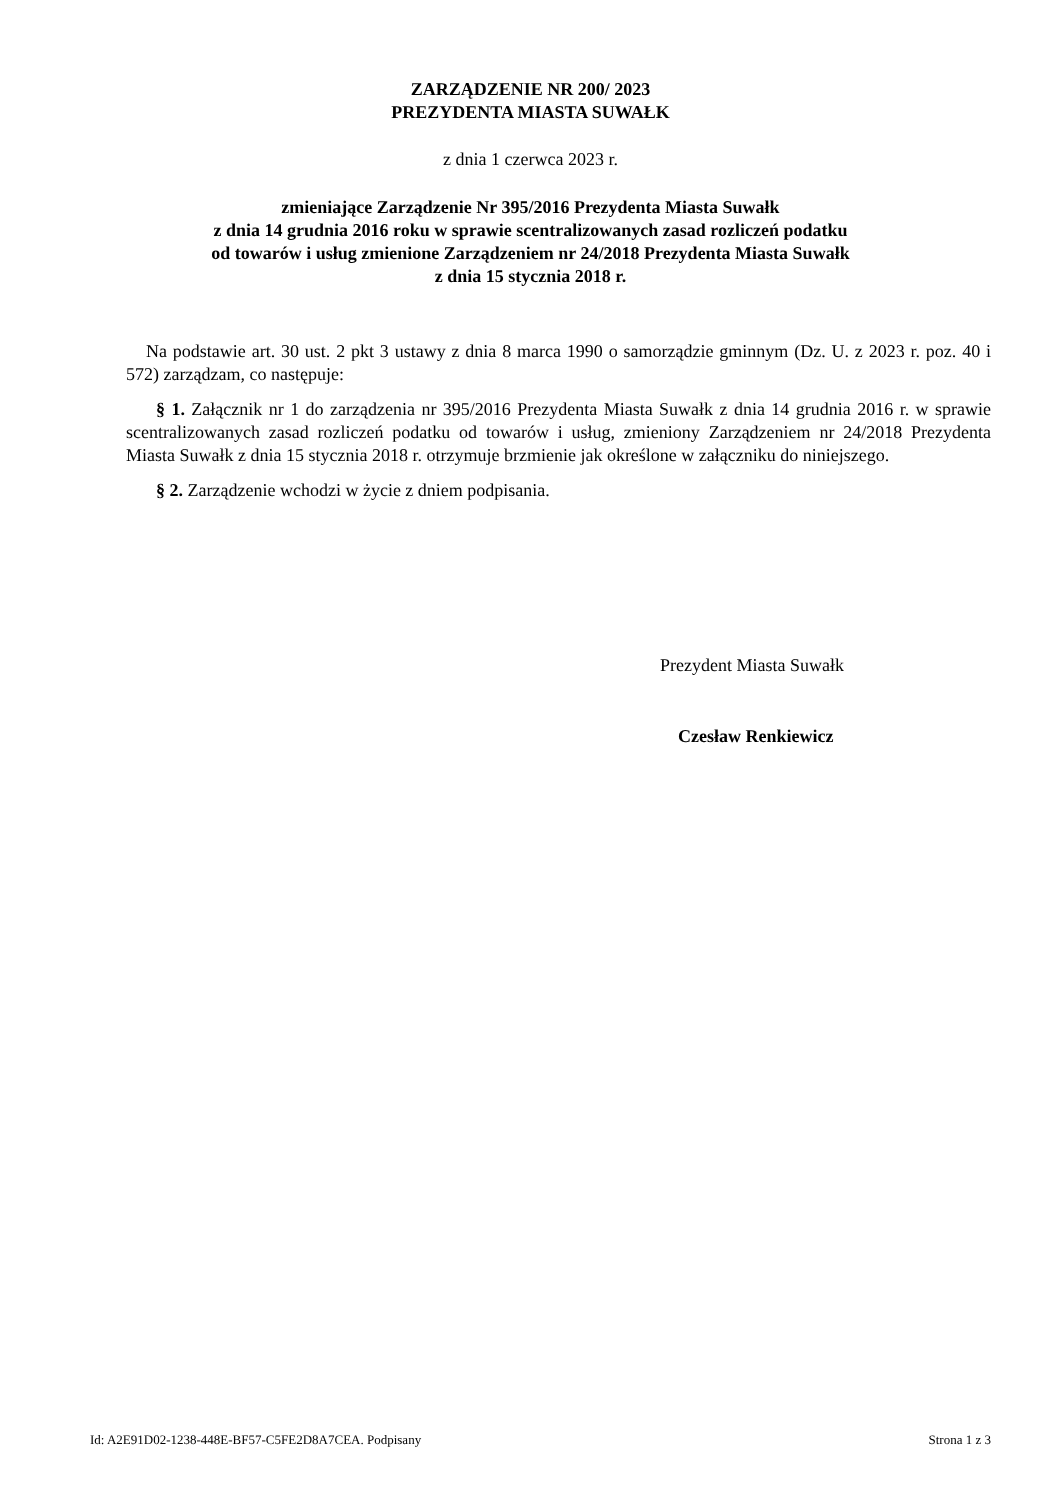ZARZĄDZENIE NR 200/ 2023
PREZYDENTA MIASTA SUWAŁK
z dnia 1 czerwca 2023 r.
zmieniające Zarządzenie Nr 395/2016 Prezydenta Miasta Suwałk
z dnia 14 grudnia 2016 roku w sprawie scentralizowanych zasad rozliczeń podatku
od towarów i usług zmienione Zarządzeniem nr 24/2018 Prezydenta Miasta Suwałk
z dnia 15 stycznia 2018 r.
Na podstawie art. 30 ust. 2 pkt 3 ustawy z dnia 8 marca 1990 o samorządzie gminnym (Dz. U. z 2023 r. poz. 40 i 572) zarządzam, co następuje:
§ 1. Załącznik nr 1 do zarządzenia nr 395/2016 Prezydenta Miasta Suwałk z dnia 14 grudnia 2016 r. w sprawie scentralizowanych zasad rozliczeń podatku od towarów i usług, zmieniony Zarządzeniem nr 24/2018 Prezydenta Miasta Suwałk z dnia 15 stycznia 2018 r. otrzymuje brzmienie jak określone w załączniku do niniejszego.
§ 2. Zarządzenie wchodzi w życie z dniem podpisania.
Prezydent Miasta Suwałk
Czesław Renkiewicz
Id: A2E91D02-1238-448E-BF57-C5FE2D8A7CEA. Podpisany Strona 1 z 3